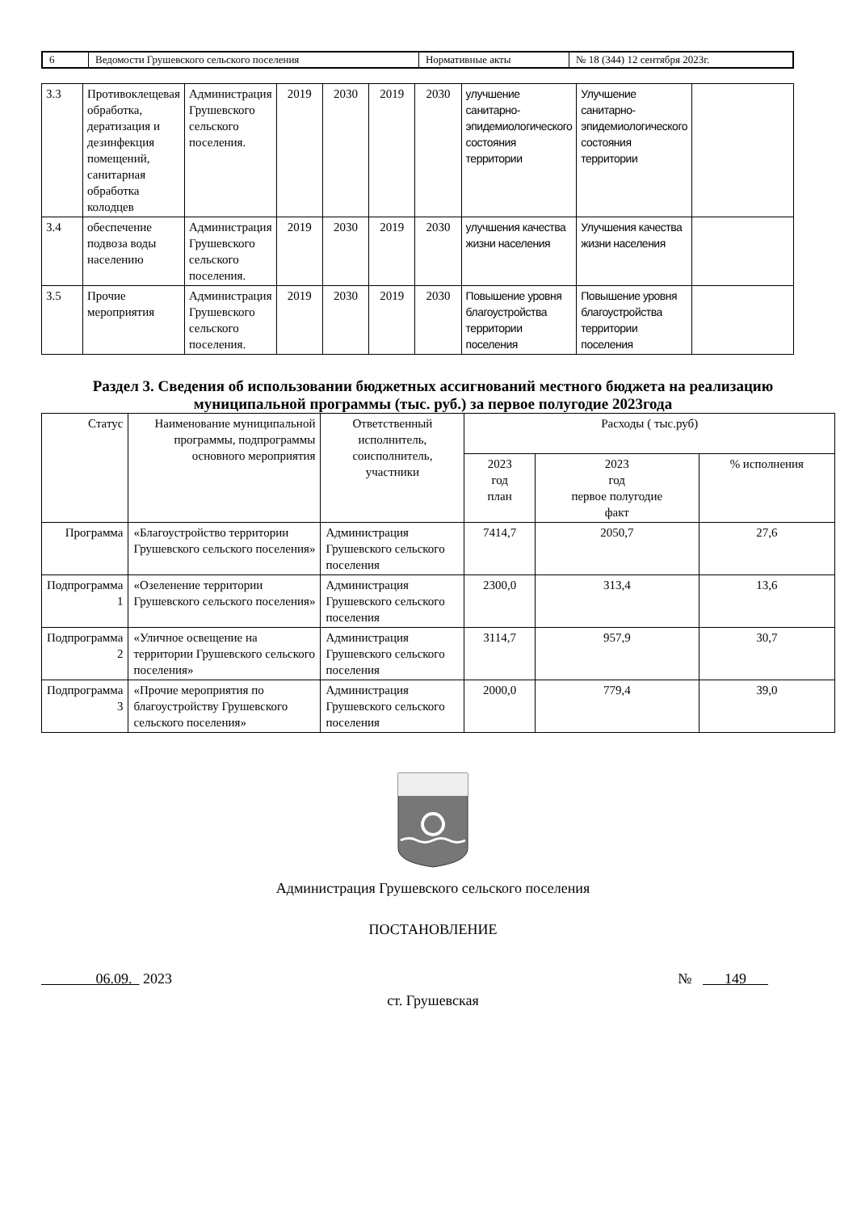| 6 | Ведомости Грушевского сельского поселения | Нормативные акты | № 18 (344) 12 сентября 2023г. |
| 3.3 | Противоклещевая обработка, дератизация и дезинфекция помещений, санитарная обработка колодцев | Администрация Грушевского сельского поселения. | 2019 | 2030 | 2019 | 2030 | улучшение санитарно-эпидемиологического состояния территории | Улучшение санитарно-эпидемиологического состояния территории | |
| 3.4 | обеспечение подвоза воды населению | Администрация Грушевского сельского поселения. | 2019 | 2030 | 2019 | 2030 | улучшения качества жизни населения | Улучшения качества жизни населения | |
| 3.5 | Прочие мероприятия | Администрация Грушевского сельского поселения. | 2019 | 2030 | 2019 | 2030 | Повышение уровня благоустройства территории поселения | Повышение уровня благоустройства территории поселения | |
Раздел 3. Сведения об использовании бюджетных ассигнований местного бюджета на реализацию
муниципальной программы (тыс. руб.) за первое полугодие 2023года
| Статус | Наименование муниципальной программы, подпрограммы основного мероприятия | Ответственный исполнитель, соисполнитель, участники | Расходы ( тыс.руб) | | |
| --- | --- | --- | --- | --- | --- |
| | | | 2023 год план | 2023 год первое полугодие факт | % исполнения |
| Программа | «Благоустройство территории Грушевского сельского поселения» | Администрация Грушевского сельского поселения | 7414,7 | 2050,7 | 27,6 |
| Подпрограмма 1 | «Озеленение территории Грушевского сельского поселения» | Администрация Грушевского сельского поселения | 2300,0 | 313,4 | 13,6 |
| Подпрограмма 2 | «Уличное освещение на территории Грушевского сельского поселения» | Администрация Грушевского сельского поселения | 3114,7 | 957,9 | 30,7 |
| Подпрограмма 3 | «Прочие мероприятия по благоустройству Грушевского сельского поселения» | Администрация Грушевского сельского поселения | 2000,0 | 779,4 | 39,0 |
Администрация Грушевского сельского поселения
ПОСТАНОВЛЕНИЕ
06.09. 2023 № 149
ст. Грушевская